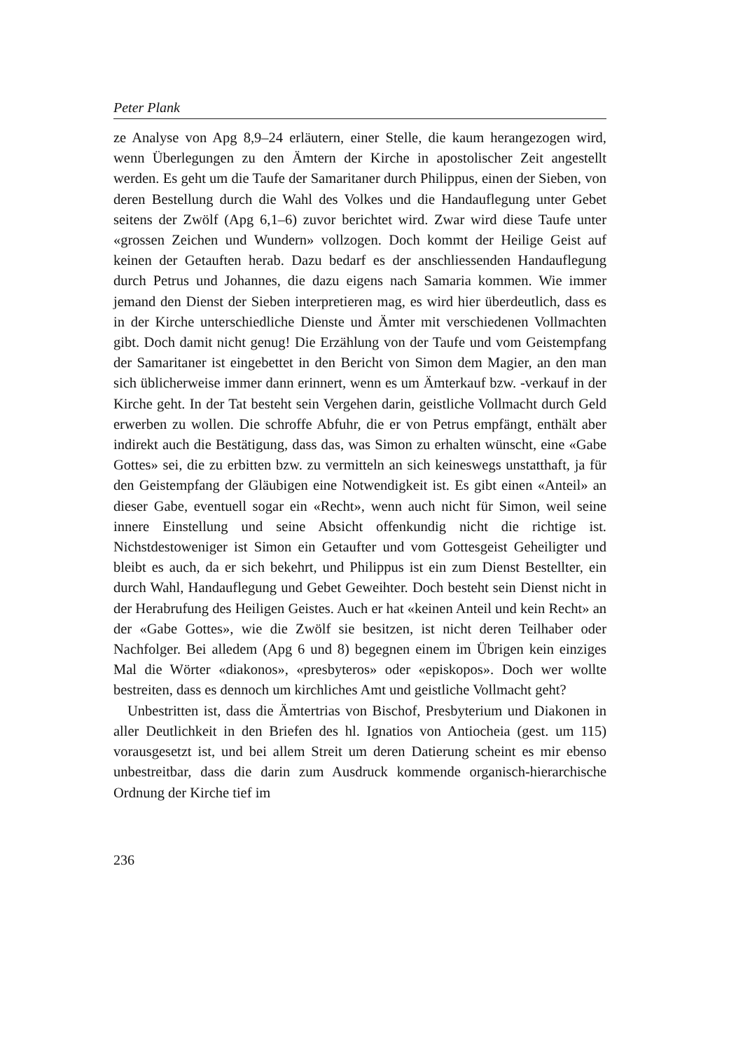Peter Plank
ze Analyse von Apg 8,9–24 erläutern, einer Stelle, die kaum herangezogen wird, wenn Überlegungen zu den Ämtern der Kirche in apostolischer Zeit angestellt werden. Es geht um die Taufe der Samaritaner durch Philippus, einen der Sieben, von deren Bestellung durch die Wahl des Volkes und die Handauflegung unter Gebet seitens der Zwölf (Apg 6,1–6) zuvor berichtet wird. Zwar wird diese Taufe unter «grossen Zeichen und Wundern» vollzogen. Doch kommt der Heilige Geist auf keinen der Getauften herab. Dazu bedarf es der anschliessenden Handauflegung durch Petrus und Johannes, die dazu eigens nach Samaria kommen. Wie immer jemand den Dienst der Sieben interpretieren mag, es wird hier überdeutlich, dass es in der Kirche unterschiedliche Dienste und Ämter mit verschiedenen Vollmachten gibt. Doch damit nicht genug! Die Erzählung von der Taufe und vom Geistempfang der Samaritaner ist eingebettet in den Bericht von Simon dem Magier, an den man sich üblicherweise immer dann erinnert, wenn es um Ämterkauf bzw. -verkauf in der Kirche geht. In der Tat besteht sein Vergehen darin, geistliche Vollmacht durch Geld erwerben zu wollen. Die schroffe Abfuhr, die er von Petrus empfängt, enthält aber indirekt auch die Bestätigung, dass das, was Simon zu erhalten wünscht, eine «Gabe Gottes» sei, die zu erbitten bzw. zu vermitteln an sich keineswegs unstatthaft, ja für den Geistempfang der Gläubigen eine Notwendigkeit ist. Es gibt einen «Anteil» an dieser Gabe, eventuell sogar ein «Recht», wenn auch nicht für Simon, weil seine innere Einstellung und seine Absicht offenkundig nicht die richtige ist. Nichstdestoweniger ist Simon ein Getaufter und vom Gottesgeist Geheiligter und bleibt es auch, da er sich bekehrt, und Philippus ist ein zum Dienst Bestellter, ein durch Wahl, Handauflegung und Gebet Geweihter. Doch besteht sein Dienst nicht in der Herabrufung des Heiligen Geistes. Auch er hat «keinen Anteil und kein Recht» an der «Gabe Gottes», wie die Zwölf sie besitzen, ist nicht deren Teilhaber oder Nachfolger. Bei alledem (Apg 6 und 8) begegnen einem im Übrigen kein einziges Mal die Wörter «diakonos», «presbyteros» oder «episkopos». Doch wer wollte bestreiten, dass es dennoch um kirchliches Amt und geistliche Vollmacht geht?
Unbestritten ist, dass die Ämtertrias von Bischof, Presbyterium und Diakonen in aller Deutlichkeit in den Briefen des hl. Ignatios von Antiocheia (gest. um 115) vorausgesetzt ist, und bei allem Streit um deren Datierung scheint es mir ebenso unbestreitbar, dass die darin zum Ausdruck kommende organisch-hierarchische Ordnung der Kirche tief im
236